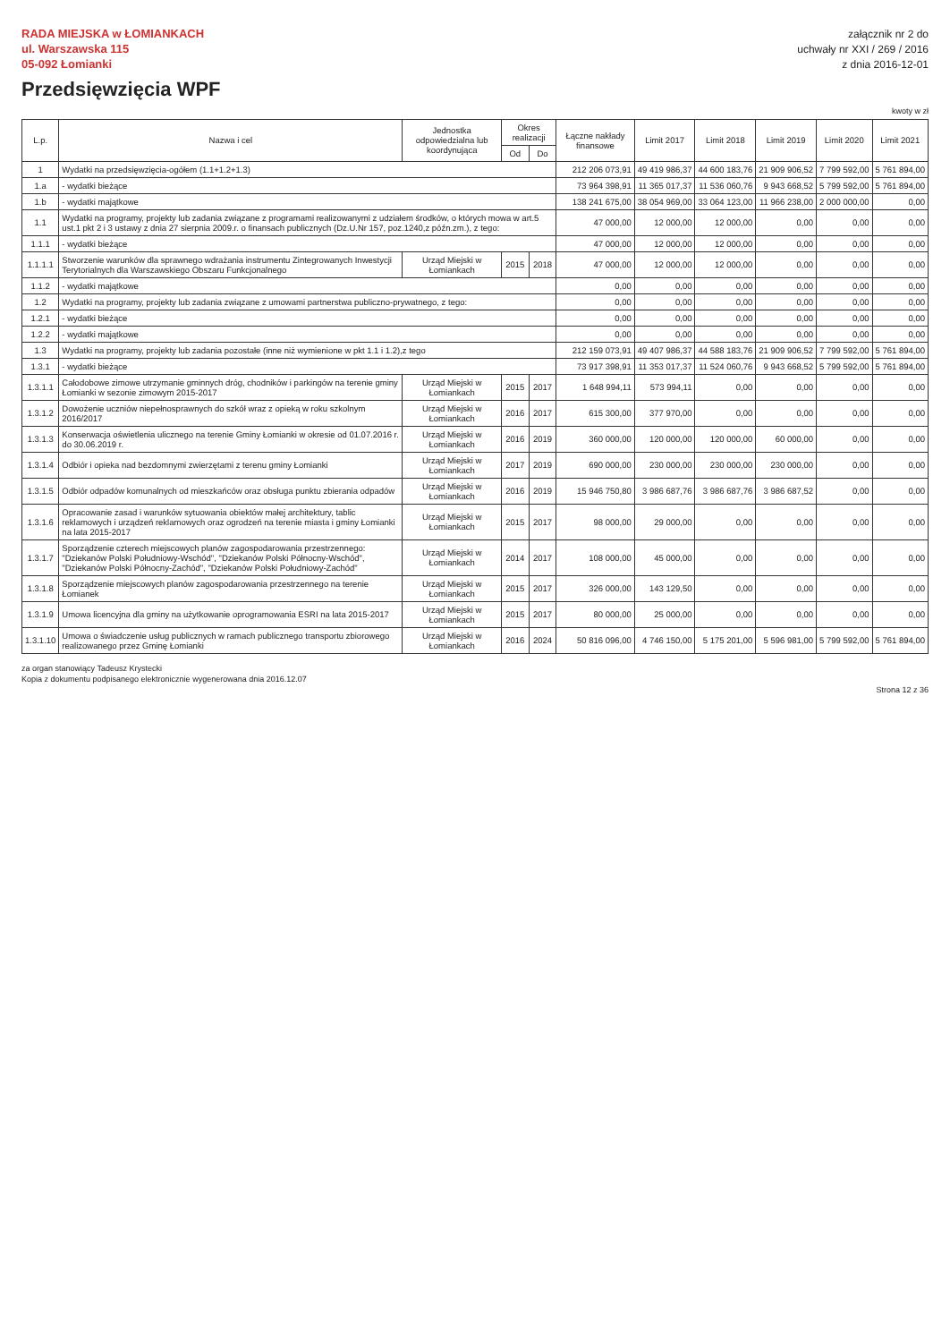RADA MIEJSKA w ŁOMIANKACH
ul. Warszawska 115
05-092 Łomianki
Przedsięwzięcia WPF
załącznik nr 2 do
uchwały nr XXI / 269 / 2016
z dnia 2016-12-01
kwoty w zł
| L.p. | Nazwa i cel | Jednostka odpowiedzialna lub koordynująca | Okres realizacji | | Łączne nakłady finansowe | Limit 2017 | Limit 2018 | Limit 2019 | Limit 2020 | Limit 2021 |
| --- | --- | --- | --- | --- | --- | --- | --- | --- | --- | --- |
| | | | Od | Do | | | | | | |
| 1 | Wydatki na przedsięwzięcia-ogółem (1.1+1.2+1.3) | | | | 212 206 073,91 | 49 419 986,37 | 44 600 183,76 | 21 909 906,52 | 7 799 592,00 | 5 761 894,00 |
| 1.a | - wydatki bieżące | | | | 73 964 398,91 | 11 365 017,37 | 11 536 060,76 | 9 943 668,52 | 5 799 592,00 | 5 761 894,00 |
| 1.b | - wydatki majątkowe | | | | 138 241 675,00 | 38 054 969,00 | 33 064 123,00 | 11 966 238,00 | 2 000 000,00 | 0,00 |
| 1.1 | Wydatki na programy, projekty lub zadania związane z programami realizowanymi z udziałem środków, o których mowa w art.5 ust.1 pkt 2 i 3 ustawy z dnia 27 sierpnia 2009.r. o finansach publicznych (Dz.U.Nr 157, poz.1240,z późn.zm.), z tego: | | | | 47 000,00 | 12 000,00 | 12 000,00 | 0,00 | 0,00 | 0,00 |
| 1.1.1 | - wydatki bieżące | | | | 47 000,00 | 12 000,00 | 12 000,00 | 0,00 | 0,00 | 0,00 |
| 1.1.1.1 | Stworzenie warunków dla sprawnego wdrażania instrumentu Zintegrowanych Inwestycji Terytorialnych dla Warszawskiego Obszaru Funkcjonalnego | Urząd Miejski w Łomiankach | 2015 | 2018 | 47 000,00 | 12 000,00 | 12 000,00 | 0,00 | 0,00 | 0,00 |
| 1.1.2 | - wydatki majątkowe | | | | 0,00 | 0,00 | 0,00 | 0,00 | 0,00 | 0,00 |
| 1.2 | Wydatki na programy, projekty lub zadania związane z umowami partnerstwa publiczno-prywatnego, z tego: | | | | 0,00 | 0,00 | 0,00 | 0,00 | 0,00 | 0,00 |
| 1.2.1 | - wydatki bieżące | | | | 0,00 | 0,00 | 0,00 | 0,00 | 0,00 | 0,00 |
| 1.2.2 | - wydatki majątkowe | | | | 0,00 | 0,00 | 0,00 | 0,00 | 0,00 | 0,00 |
| 1.3 | Wydatki na programy, projekty lub zadania pozostałe (inne niż wymienione w pkt 1.1 i 1.2),z tego | | | | 212 159 073,91 | 49 407 986,37 | 44 588 183,76 | 21 909 906,52 | 7 799 592,00 | 5 761 894,00 |
| 1.3.1 | - wydatki bieżące | | | | 73 917 398,91 | 11 353 017,37 | 11 524 060,76 | 9 943 668,52 | 5 799 592,00 | 5 761 894,00 |
| 1.3.1.1 | Całodobowe zimowe utrzymanie gminnych dróg, chodników i parkingów na terenie gminy Łomianki w sezonie zimowym 2015-2017 | Urząd Miejski w Łomiankach | 2015 | 2017 | 1 648 994,11 | 573 994,11 | 0,00 | 0,00 | 0,00 | 0,00 |
| 1.3.1.2 | Dowożenie uczniów niepełnosprawnych do szkół wraz z opieką w roku szkolnym 2016/2017 | Urząd Miejski w Łomiankach | 2016 | 2017 | 615 300,00 | 377 970,00 | 0,00 | 0,00 | 0,00 | 0,00 |
| 1.3.1.3 | Konserwacja oświetlenia ulicznego na terenie Gminy Łomianki w okresie od 01.07.2016 r. do 30.06.2019 r. | Urząd Miejski w Łomiankach | 2016 | 2019 | 360 000,00 | 120 000,00 | 120 000,00 | 60 000,00 | 0,00 | 0,00 |
| 1.3.1.4 | Odbiór i opieka nad bezdomnymi zwierzętami z terenu gminy Łomianki | Urząd Miejski w Łomiankach | 2017 | 2019 | 690 000,00 | 230 000,00 | 230 000,00 | 230 000,00 | 0,00 | 0,00 |
| 1.3.1.5 | Odbiór odpadów komunalnych od mieszkańców oraz obsługa punktu zbierania odpadów | Urząd Miejski w Łomiankach | 2016 | 2019 | 15 946 750,80 | 3 986 687,76 | 3 986 687,76 | 3 986 687,52 | 0,00 | 0,00 |
| 1.3.1.6 | Opracowanie zasad i warunków sytuowania obiektów małej architektury, tablic reklamowych i urządzeń reklamowych oraz ogrodzeń na terenie miasta i gminy Łomianki na lata 2015-2017 | Urząd Miejski w Łomiankach | 2015 | 2017 | 98 000,00 | 29 000,00 | 0,00 | 0,00 | 0,00 | 0,00 |
| 1.3.1.7 | Sporządzenie czterech miejscowych planów zagospodarowania przestrzennego: "Dziekanów Polski Południowy-Wschód", "Dziekanów Polski Północny-Wschód", "Dziekanów Polski Północny-Zachód", "Dziekanów Polski Południowy-Zachód" | Urząd Miejski w Łomiankach | 2014 | 2017 | 108 000,00 | 45 000,00 | 0,00 | 0,00 | 0,00 | 0,00 |
| 1.3.1.8 | Sporządzenie miejscowych planów zagospodarowania przestrzennego na terenie Łomianek | Urząd Miejski w Łomiankach | 2015 | 2017 | 326 000,00 | 143 129,50 | 0,00 | 0,00 | 0,00 | 0,00 |
| 1.3.1.9 | Umowa licencyjna dla gminy na użytkowanie oprogramowania ESRI na lata 2015-2017 | Urząd Miejski w Łomiankach | 2015 | 2017 | 80 000,00 | 25 000,00 | 0,00 | 0,00 | 0,00 | 0,00 |
| 1.3.1.10 | Umowa o świadczenie usług publicznych w ramach publicznego transportu zbiorowego realizowanego przez Gminę Łomianki | Urząd Miejski w Łomiankach | 2016 | 2024 | 50 816 096,00 | 4 746 150,00 | 5 175 201,00 | 5 596 981,00 | 5 799 592,00 | 5 761 894,00 |
za organ stanowiący Tadeusz Krystecki
Kopia z dokumentu podpisanego elektronicznie wygenerowana dnia 2016.12.07
Strona 12 z 36